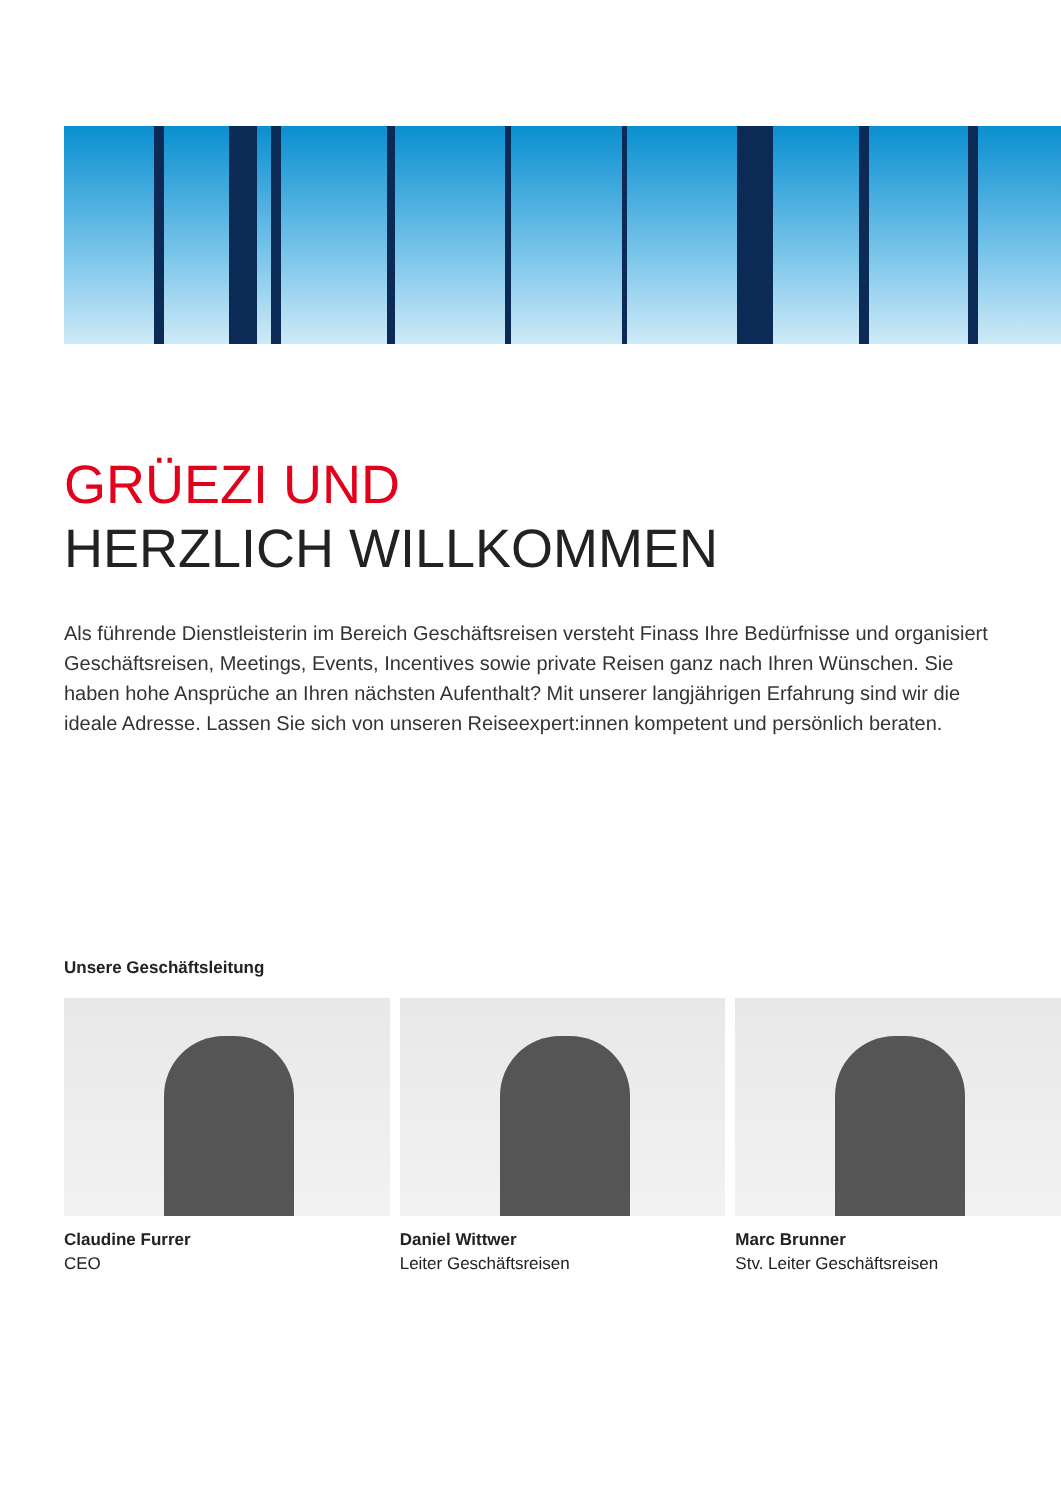GRÜEZI UND
HERZLICH WILLKOMMEN
Als führende Dienstleisterin im Bereich Geschäftsreisen versteht Finass Ihre Bedürfnisse und organisiert Geschäftsreisen, Meetings, Events, Incentives sowie private Reisen ganz nach Ihren Wünschen. Sie haben hohe Ansprüche an Ihren nächsten Aufenthalt? Mit unserer langjährigen Erfahrung sind wir die ideale Adresse. Lassen Sie sich von unseren Reiseexpert:innen kompetent und persönlich beraten.
Unsere Geschäftsleitung
Claudine Furrer
CEO
Daniel Wittwer
Leiter Geschäftsreisen
Marc Brunner
Stv. Leiter Geschäftsreisen